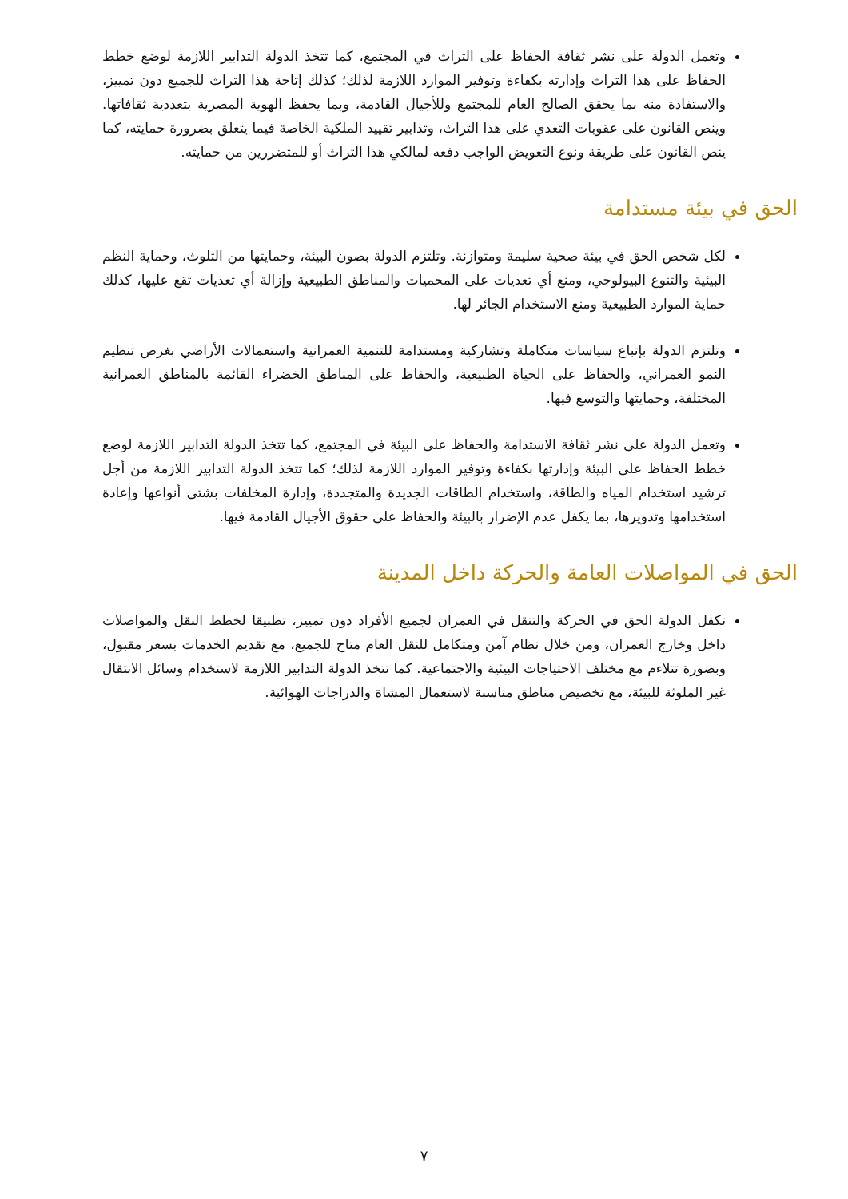وتعمل الدولة على نشر ثقافة الحفاظ على التراث في المجتمع، كما تتخذ الدولة التدابير اللازمة لوضع خطط الحفاظ على هذا التراث وإدارته بكفاءة وتوفير الموارد اللازمة لذلك؛ كذلك إتاحة هذا التراث للجميع دون تمييز، والاستفادة منه بما يحقق الصالح العام للمجتمع وللأجيال القادمة، وبما يحفظ الهوية المصرية بتعددية ثقافاتها. وينص القانون على عقوبات التعدي على هذا التراث، وتدابير تقييد الملكية الخاصة فيما يتعلق بضرورة حمايته، كما ينص القانون على طريقة ونوع التعويض الواجب دفعه لمالكي هذا التراث أو للمتضررين من حمايته.
الحق في بيئة مستدامة
لكل شخص الحق في بيئة صحية سليمة ومتوازنة. وتلتزم الدولة بصون البيئة، وحمايتها من التلوث، وحماية النظم البيئية والتنوع البيولوجي، ومنع أي تعديات على المحميات والمناطق الطبيعية وإزالة أي تعديات تقع عليها، كذلك حماية الموارد الطبيعية ومنع الاستخدام الجائر لها.
وتلتزم الدولة بإتباع سياسات متكاملة وتشاركية ومستدامة للتنمية العمرانية واستعمالات الأراضي بغرض تنظيم النمو العمراني، والحفاظ على الحياة الطبيعية، والحفاظ على المناطق الخضراء القائمة بالمناطق العمرانية المختلفة، وحمايتها والتوسع فيها.
وتعمل الدولة على نشر ثقافة الاستدامة والحفاظ على البيئة في المجتمع، كما تتخذ الدولة التدابير اللازمة لوضع خطط الحفاظ على البيئة وإدارتها بكفاءة وتوفير الموارد اللازمة لذلك؛ كما تتخذ الدولة التدابير اللازمة من أجل ترشيد استخدام المياه والطاقة، واستخدام الطاقات الجديدة والمتجددة، وإدارة المخلفات بشتى أنواعها وإعادة استخدامها وتدويرها، بما يكفل عدم الإضرار بالبيئة والحفاظ على حقوق الأجيال القادمة فيها.
الحق في المواصلات العامة والحركة داخل المدينة
تكفل الدولة الحق في الحركة والتنقل في العمران لجميع الأفراد دون تمييز، تطبيقا لخطط النقل والمواصلات داخل وخارج العمران، ومن خلال نظام آمن ومتكامل للنقل العام متاح للجميع، مع تقديم الخدمات بسعر مقبول، وبصورة تتلاءم مع مختلف الاحتياجات البيئية والاجتماعية. كما تتخذ الدولة التدابير اللازمة لاستخدام وسائل الانتقال غير الملوثة للبيئة، مع تخصيص مناطق مناسبة لاستعمال المشاة والدراجات الهوائية.
٧